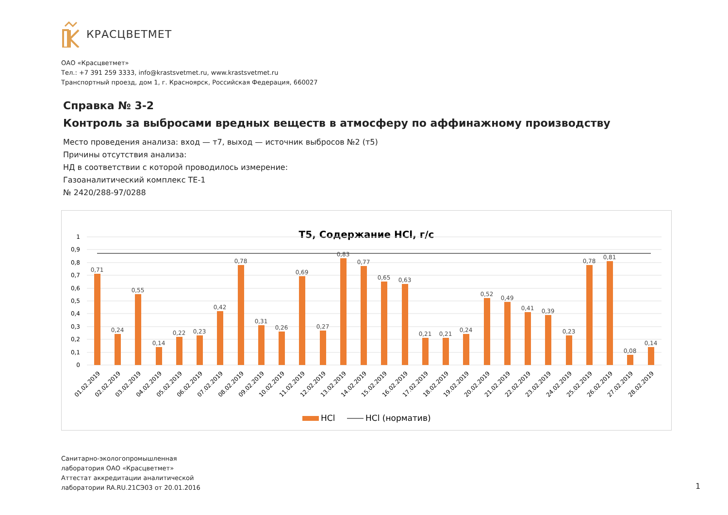КРАСЦВЕТМЕТ
ОАО «Красцветмет»
Тел.: +7 391 259 3333, info@krastsvetmet.ru, www.krastsvetmet.ru
Транспортный проезд, дом 1, г. Красноярск, Российская Федерация, 660027
Справка № 3-2
Контроль за выбросами вредных веществ в атмосферу по аффинажному производству
Место проведения анализа: вход — т7, выход — источник выбросов №2 (т5)
Причины отсутствия анализа:
НД в соответствии с которой проводилось измерение:
Газоаналитический комплекс ТЕ-1
№ 2420/288-97/0288
Т5, Содержание HCl, г/с
1
0,9
0,8
0,7
0,6
0,5
0,4
0,3
0,2
0,1
0
0,71
0,24
0,55
0,14
0,22
0,23
0,42
0,78
0,31
0,26
0,69
0,27
0,83
0,77
0,65
0,63
0,21
0,21
0,24
0,52
0,49
0,41
0,39
0,23
0,78
0,81
0,08
0,14
01.02.2019
02.02.2019
03.02.2019
04.02.2019
05.02.2019
06.02.2019
07.02.2019
08.02.2019
09.02.2019
10.02.2019
11.02.2019
12.02.2019
13.02.2019
14.02.2019
15.02.2019
16.02.2019
17.02.2019
18.02.2019
19.02.2019
20.02.2019
21.02.2019
22.02.2019
23.02.2019
24.02.2019
25.02.2019
26.02.2019
27.02.2019
28.02.2019
HCl
HCl (норматив)
Санитарно-экологопромышленная
лаборатория ОАО «Красцветмет»
Аттестат аккредитации аналитической
лаборатории RA.RU.21СЭ03 от 20.01.2016
1